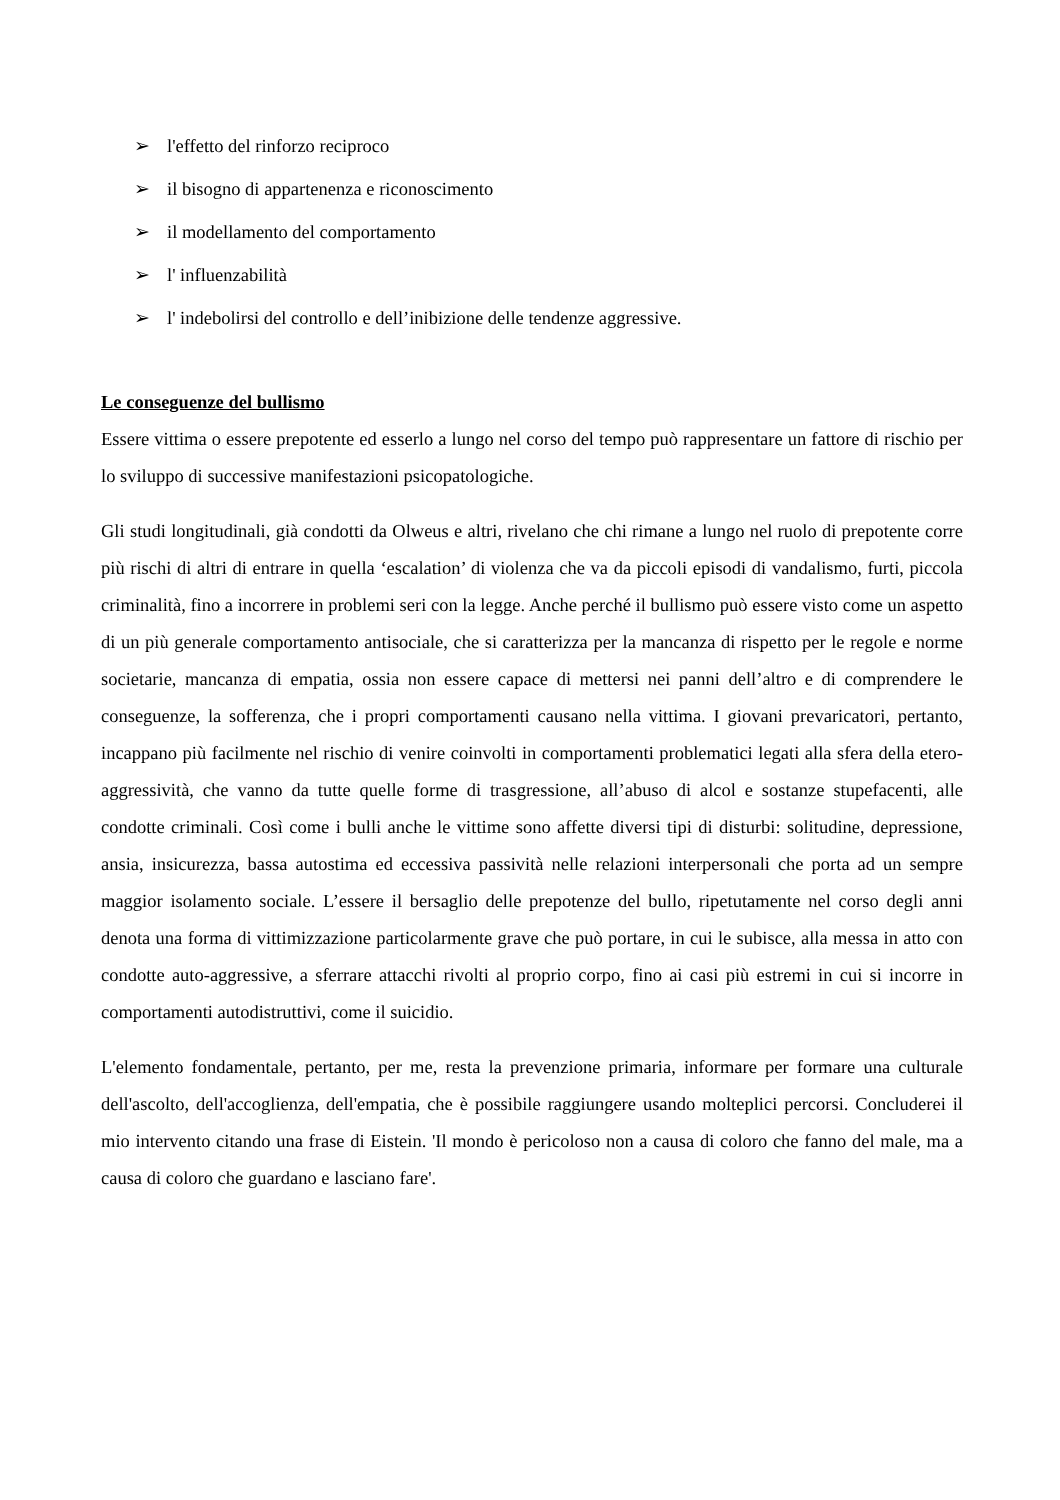➢ l'effetto del rinforzo reciproco
➢ il bisogno di appartenenza e riconoscimento
➢ il modellamento del comportamento
➢ l' influenzabilità
➢ l' indebolirsi del controllo e dell’inibizione delle tendenze aggressive.
Le conseguenze del bullismo
Essere vittima o essere prepotente ed esserlo a lungo nel corso del tempo può rappresentare un fattore di rischio per lo sviluppo di successive manifestazioni psicopatologiche.
Gli studi longitudinali, già condotti da Olweus e altri, rivelano che chi rimane a lungo nel ruolo di prepotente corre più rischi di altri di entrare in quella ‘escalation’ di violenza che va da piccoli episodi di vandalismo, furti, piccola criminalità, fino a incorrere in problemi seri con la legge. Anche perché il bullismo può essere visto come un aspetto di un più generale comportamento antisociale, che si caratterizza per la mancanza di rispetto per le regole e norme societarie, mancanza di empatia, ossia non essere capace di mettersi nei panni dell’altro e di comprendere le conseguenze, la sofferenza, che i propri comportamenti causano nella vittima. I giovani prevaricatori, pertanto, incappano più facilmente nel rischio di venire coinvolti in comportamenti problematici legati alla sfera della etero-aggressività, che vanno da tutte quelle forme di trasgressione, all’abuso di alcol e sostanze stupefacenti, alle condotte criminali. Così come i bulli anche le vittime sono affette diversi tipi di disturbi: solitudine, depressione, ansia, insicurezza, bassa autostima ed eccessiva passività nelle relazioni interpersonali che porta ad un sempre maggior isolamento sociale. L’essere il bersaglio delle prepotenze del bullo, ripetutamente nel corso degli anni denota una forma di vittimizzazione particolarmente grave che può portare, in cui le subisce, alla messa in atto con condotte auto-aggressive, a sferrare attacchi rivolti al proprio corpo, fino ai casi più estremi in cui si incorre in comportamenti autodistruttivi, come il suicidio.
L'elemento fondamentale, pertanto, per me, resta la prevenzione primaria, informare per formare una culturale dell'ascolto, dell'accoglienza, dell'empatia, che è possibile raggiungere usando molteplici percorsi. Concluderei il mio intervento citando una frase di Eistein. 'Il mondo è pericoloso non a causa di coloro che fanno del male, ma a causa di coloro che guardano e lasciano fare'.